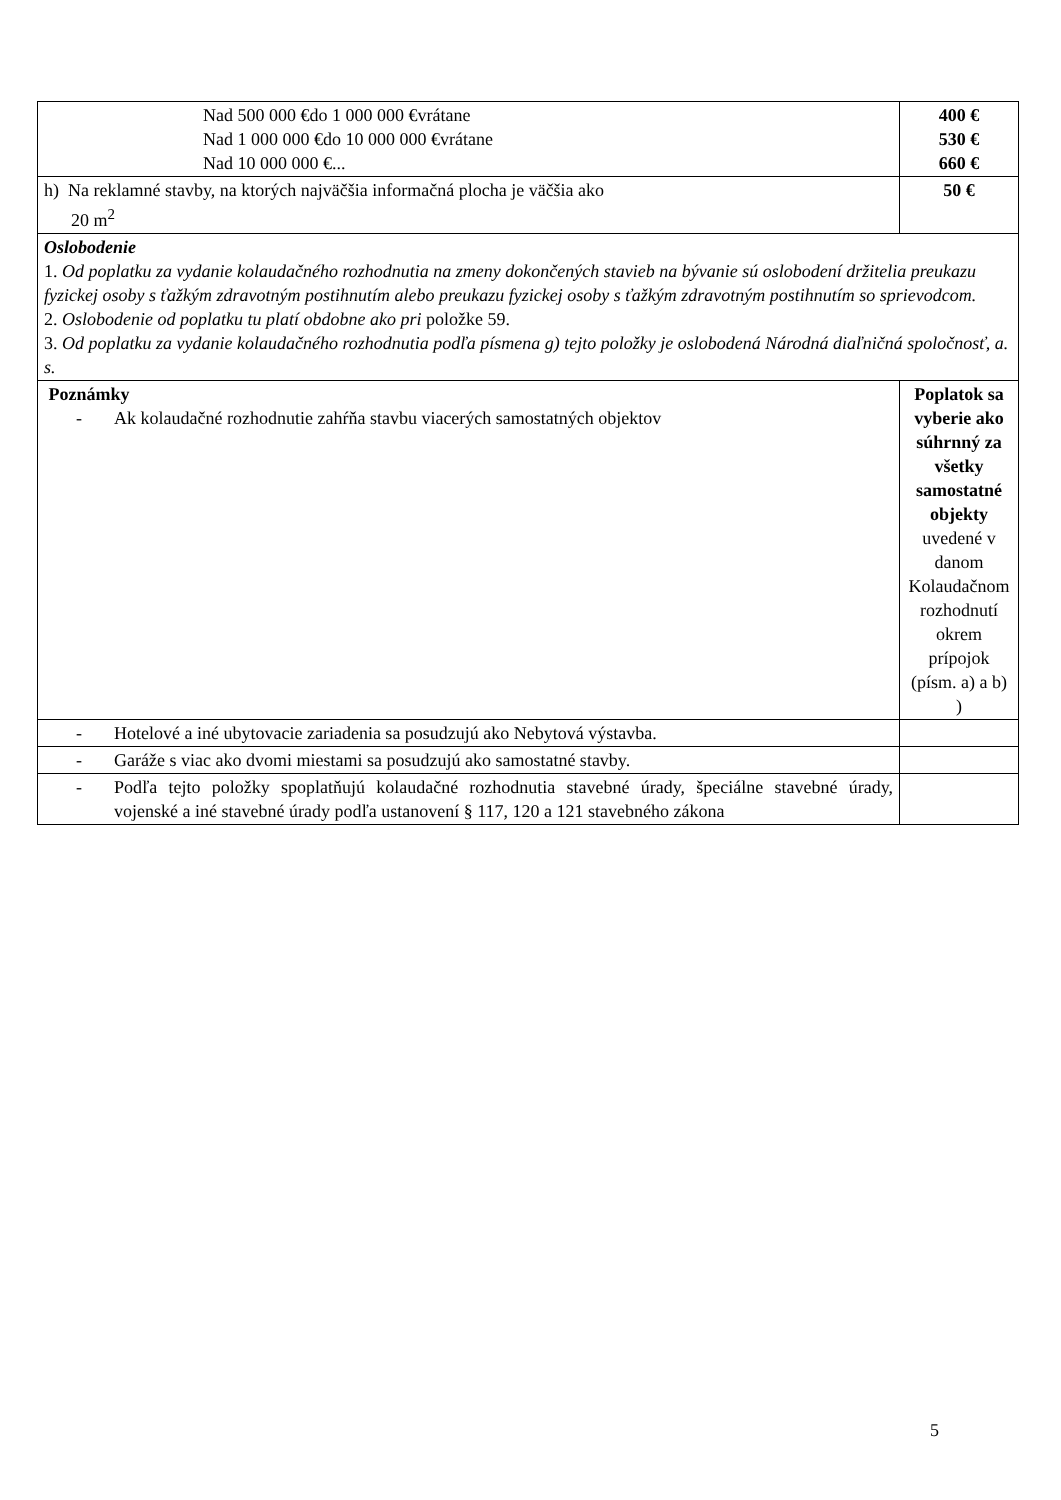| Nad 500 000 €do 1 000 000 €vrátane Nad 1 000 000 €do 10 000 000 €vrátane Nad 10 000 000 €... | 400 € 530 € 660 € |
| h) Na reklamné stavby, na ktorých najväčšia informačná plocha je väčšia ako 20 m<sup>2</sup> | 50 € |
| Oslobodenie 1. Od poplatku za vydanie kolaudačného rozhodnutia na zmeny dokončených stavieb na bývanie sú oslobodení držitelia preukazu fyzickej osoby s ťažkým zdravotným postihnutím alebo preukazu fyzickej osoby s ťažkým zdravotným postihnutím so sprievodcom. 2. Oslobodenie od poplatku tu platí obdobne ako pri položke 59. 3. Od poplatku za vydanie kolaudačného rozhodnutia podľa písmena g) tejto položky je oslobodená Národná diaľničná spoločnosť, a. s. | |
| Poznámky - Ak kolaudačné rozhodnutie zahŕňa stavbu viacerých samostatných objektov | Poplatok sa vyberie ako súhrnný za všetky samostatné objekty uvedené v danom Kolaudačnom rozhodnutí okrem prípojok (písm. a) a b) ) |
| - Hotelové a iné ubytovacie zariadenia sa posudzujú ako Nebytová výstavba. | |
| - Garáže s viac ako dvomi miestami sa posudzujú ako samostatné stavby. | |
| - Podľa tejto položky spoplatňujú kolaudačné rozhodnutia stavebné úrady, špeciálne stavebné úrady, vojenské a iné stavebné úrady podľa ustanovení § 117, 120 a 121 stavebného zákona | |
5